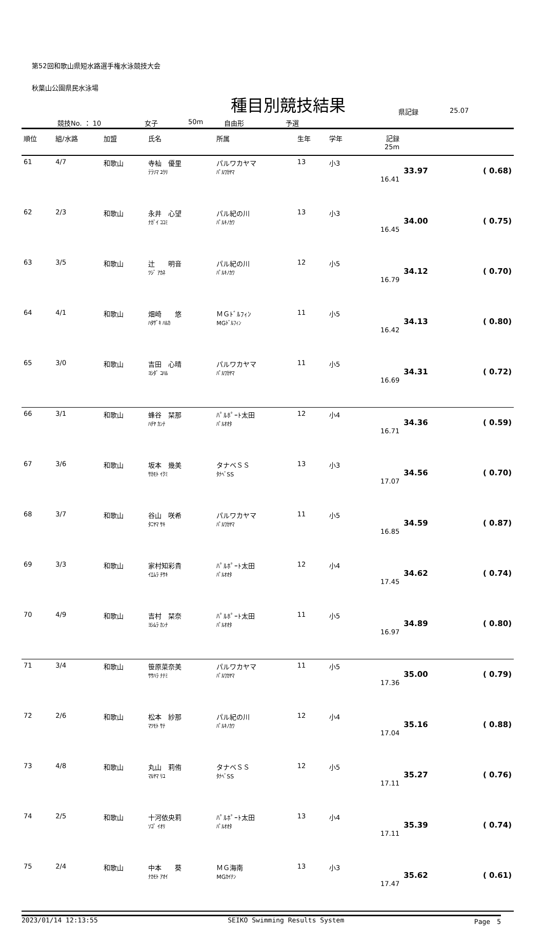第52回和歌山県短水路選手権水泳競技大会
秋葉山公園県民水泳場
種目別競技結果
競技No. ： 10 女子 50m 自由形 予選 県記録 25.07
| 順位 | 組/水路 | 加盟 | 氏名 | 所属 | 生年 | 学年 | 記録 25m | | |
| --- | --- | --- | --- | --- | --- | --- | --- | --- | --- |
| 61 | 4/7 | 和歌山 | 寺杣 優里 ﾃﾗｿﾏ ﾕｳﾘ | パルワカヤマ ﾊﾟﾙﾜｶﾔﾏ | 13 | 小3 | 16.41 | 33.97 | ( 0.68) |
| 62 | 2/3 | 和歌山 | 永井 心望 ﾅｶﾞｲ ｺｺﾐ | パル紀の川 ﾊﾟﾙｷﾉｶﾜ | 13 | 小3 | 16.45 | 34.00 | ( 0.75) |
| 63 | 3/5 | 和歌山 | 辻 明音 ﾂｼﾞ ｱｶﾈ | パル紀の川 ﾊﾟﾙｷﾉｶﾜ | 12 | 小5 | 16.79 | 34.12 | ( 0.70) |
| 64 | 4/1 | 和歌山 | 畑崎 悠 ﾊﾀｻﾞｷ ﾊﾙｶ | ＭＧﾄﾞﾙﾌｨﾝ MGﾄﾞﾙﾌｨﾝ | 11 | 小5 | 16.42 | 34.13 | ( 0.80) |
| 65 | 3/0 | 和歌山 | 吉田 心晴 ﾖｼﾀﾞ ｺﾊﾙ | パルワカヤマ ﾊﾟﾙﾜｶﾔﾏ | 11 | 小5 | 16.69 | 34.31 | ( 0.72) |
| 66 | 3/1 | 和歌山 | 蜂谷 栞那 ﾊﾁﾔ ｶﾝﾅ | ﾊﾟﾙﾎﾟｰﾄ太田 ﾊﾟﾙｵｵﾀ | 12 | 小4 | 16.71 | 34.36 | ( 0.59) |
| 67 | 3/6 | 和歌山 | 坂本 幾美 ｻｶﾓﾄ ｲｸﾐ | タナベＳＳ ﾀﾅﾍﾞSS | 13 | 小3 | 17.07 | 34.56 | ( 0.70) |
| 68 | 3/7 | 和歌山 | 谷山 咲希 ﾀﾆﾔﾏ ｻｷ | パルワカヤマ ﾊﾟﾙﾜｶﾔﾏ | 11 | 小5 | 16.85 | 34.59 | ( 0.87) |
| 69 | 3/3 | 和歌山 | 家村知彩貴 ｲｴﾑﾗ ﾁｻｷ | ﾊﾟﾙﾎﾟｰﾄ太田 ﾊﾟﾙｵｵﾀ | 12 | 小4 | 17.45 | 34.62 | ( 0.74) |
| 70 | 4/9 | 和歌山 | 吉村 栞奈 ﾖｼﾑﾗ ｶﾝﾅ | ﾊﾟﾙﾎﾟｰﾄ太田 ﾊﾟﾙｵｵﾀ | 11 | 小5 | 16.97 | 34.89 | ( 0.80) |
| 71 | 3/4 | 和歌山 | 笹原菜奈美 ｻｻﾊﾗ ﾅﾅﾐ | パルワカヤマ ﾊﾟﾙﾜｶﾔﾏ | 11 | 小5 | 17.36 | 35.00 | ( 0.79) |
| 72 | 2/6 | 和歌山 | 松本 紗那 ﾏﾂﾓﾄ ｻﾅ | パル紀の川 ﾊﾟﾙｷﾉｶﾜ | 12 | 小4 | 17.04 | 35.16 | ( 0.88) |
| 73 | 4/8 | 和歌山 | 丸山 莉侑 ﾏﾙﾔﾏ ﾘﾕ | タナベＳＳ ﾀﾅﾍﾞSS | 12 | 小5 | 17.11 | 35.27 | ( 0.76) |
| 74 | 2/5 | 和歌山 | 十河依央莉 ｿｺﾞ ｲｵﾘ | ﾊﾟﾙﾎﾟｰﾄ太田 ﾊﾟﾙｵｵﾀ | 13 | 小4 | 17.11 | 35.39 | ( 0.74) |
| 75 | 2/4 | 和歌山 | 中本 葵 ﾅｶﾓﾄ ｱｵｲ | ＭＧ海南 MGｶｲﾅﾝ | 13 | 小3 | 17.47 | 35.62 | ( 0.61) |
2023/01/14 12:13:55 SEIKO Swimming Results System Page　5